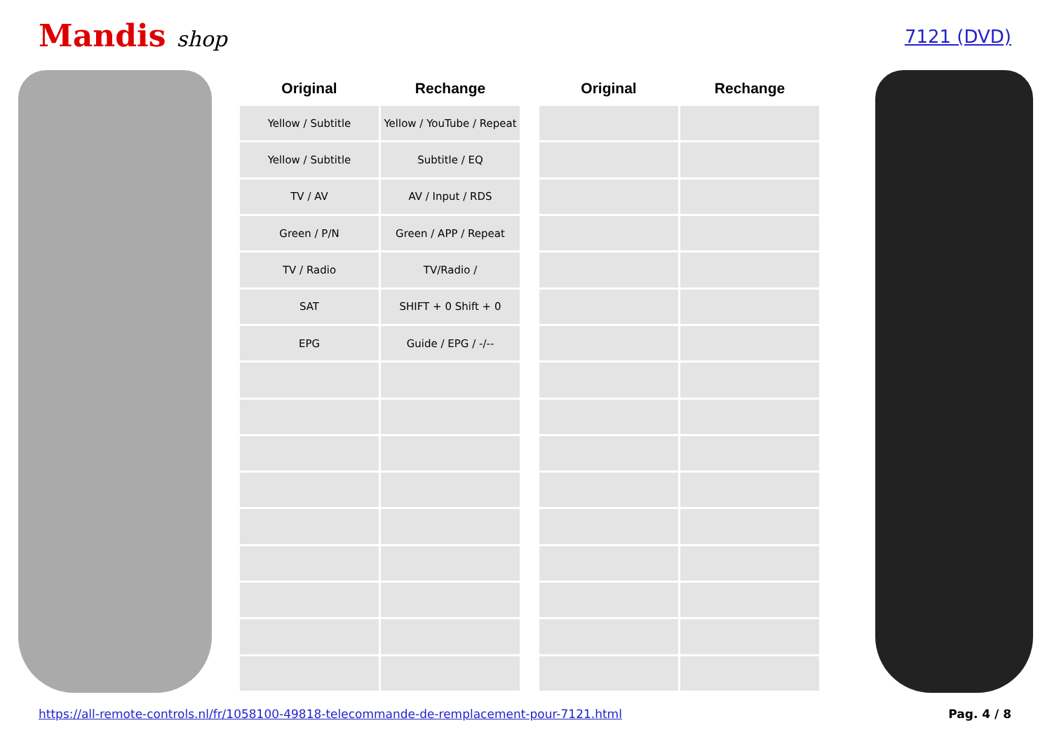Mandis shop
7121 (DVD)
| Original | Rechange |
| --- | --- |
| Yellow / Subtitle | Yellow / YouTube / Repeat |
| Yellow / Subtitle | Subtitle / EQ |
| TV / AV | AV / Input / RDS |
| Green / P/N | Green / APP / Repeat |
| TV / Radio | TV/Radio / |
| SAT | SHIFT + 0 Shift + 0 |
| EPG | Guide / EPG / -/-- |
| Original | Rechange |
| --- | --- |
https://all-remote-controls.nl/fr/1058100-49818-telecommande-de-remplacement-pour-7121.html Pag. 4 / 8